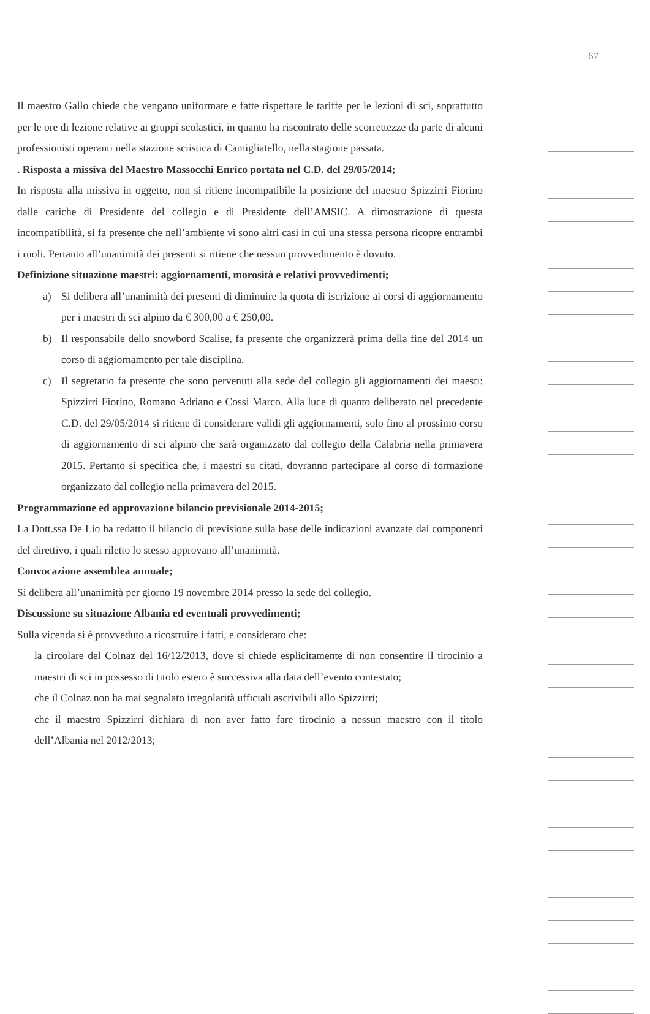67
Il maestro Gallo chiede che vengano uniformate e fatte rispettare le tariffe per le lezioni di sci, soprattutto per le ore di lezione relative ai gruppi scolastici, in quanto ha riscontrato delle scorrettezze da parte di alcuni professionisti operanti nella stazione sciistica di Camigliatello, nella stagione passata.
. Risposta a missiva del Maestro Massocchi Enrico portata nel C.D. del 29/05/2014;
In risposta alla missiva in oggetto, non si ritiene incompatibile la posizione del maestro Spizzirri Fiorino dalle cariche di Presidente del collegio e di Presidente dell’AMSIC. A dimostrazione di questa incompatibilità, si fa presente che nell’ambiente vi sono altri casi in cui una stessa persona ricopre entrambi i ruoli. Pertanto all’unanimità dei presenti si ritiene che nessun provvedimento è dovuto.
Definizione situazione maestri: aggiornamenti, morosità e relativi provvedimenti;
a) Si delibera all’unanimità dei presenti di diminuire la quota di iscrizione ai corsi di aggiornamento per i maestri di sci alpino da € 300,00 a € 250,00.
b) Il responsabile dello snowbord Scalise, fa presente che organizzerà prima della fine del 2014 un corso di aggiornamento per tale disciplina.
c) Il segretario fa presente che sono pervenuti alla sede del collegio gli aggiornamenti dei maesti: Spizzirri Fiorino, Romano Adriano e Cossi Marco. Alla luce di quanto deliberato nel precedente C.D. del 29/05/2014 si ritiene di considerare validi gli aggiornamenti, solo fino al prossimo corso di aggiornamento di sci alpino che sarà organizzato dal collegio della Calabria nella primavera 2015. Pertanto si specifica che, i maestri su citati, dovranno partecipare al corso di formazione organizzato dal collegio nella primavera del 2015.
Programmazione ed approvazione bilancio previsionale 2014-2015;
La Dott.ssa De Lio ha redatto il bilancio di previsione sulla base delle indicazioni avanzate dai componenti del direttivo, i quali riletto lo stesso approvano all’unanimità.
Convocazione assemblea annuale;
Si delibera all’unanimità per giorno 19 novembre 2014 presso la sede del collegio.
Discussione su situazione Albania ed eventuali provvedimenti;
Sulla vicenda si è provveduto a ricostruire i fatti, e considerato che:
la circolare del Colnaz del 16/12/2013, dove si chiede esplicitamente di non consentire il tirocinio a maestri di sci in possesso di titolo estero è successiva alla data dell’evento contestato;
che il Colnaz non ha mai segnalato irregolarità ufficiali ascrivibili allo Spizzirri;
che il maestro Spizzirri dichiara di non aver fatto fare tirocinio a nessun maestro con il titolo dell’Albania nel 2012/2013;